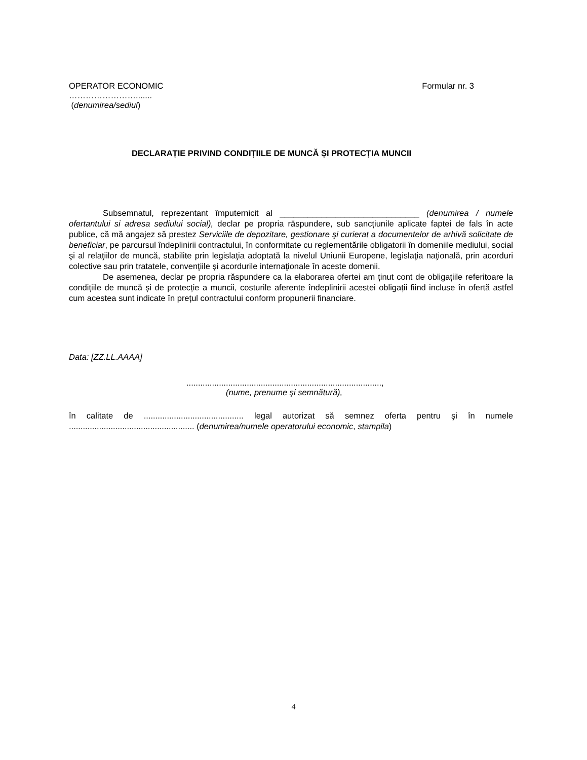OPERATOR ECONOMIC Formular nr. 3
…………………….......
(denumirea/sediul)
DECLARAȚIE PRIVIND CONDIȚIILE DE MUNCĂ ȘI PROTECȚIA MUNCII
Subsemnatul, reprezentant împuternicit al ______________________________ (denumirea / numele ofertantului si adresa sediului social), declar pe propria răspundere, sub sancțiunile aplicate faptei de fals în acte publice, că mă angajez să prestez Serviciile de depozitare, gestionare şi curierat a documentelor de arhivă solicitate de beneficiar, pe parcursul îndeplinirii contractului, în conformitate cu reglementările obligatorii în domeniile mediului, social şi al relaţiilor de muncă, stabilite prin legislaţia adoptată la nivelul Uniunii Europene, legislaţia naţională, prin acorduri colective sau prin tratatele, convenţiile şi acordurile internaţionale în aceste domenii.
De asemenea, declar pe propria răspundere ca la elaborarea ofertei am ținut cont de obligațiile referitoare la condițiile de muncă și de protecție a muncii, costurile aferente îndeplinirii acestei obligații fiind incluse în ofertă astfel cum acestea sunt indicate în prețul contractului conform propunerii financiare.
Data: [ZZ.LL.AAAA]
....................................................................................,
(nume, prenume şi semnătură),
în calitate de ........................................... legal autorizat să semnez oferta pentru şi în numele ...................................................... (denumirea/numele operatorului economic, stampila)
4